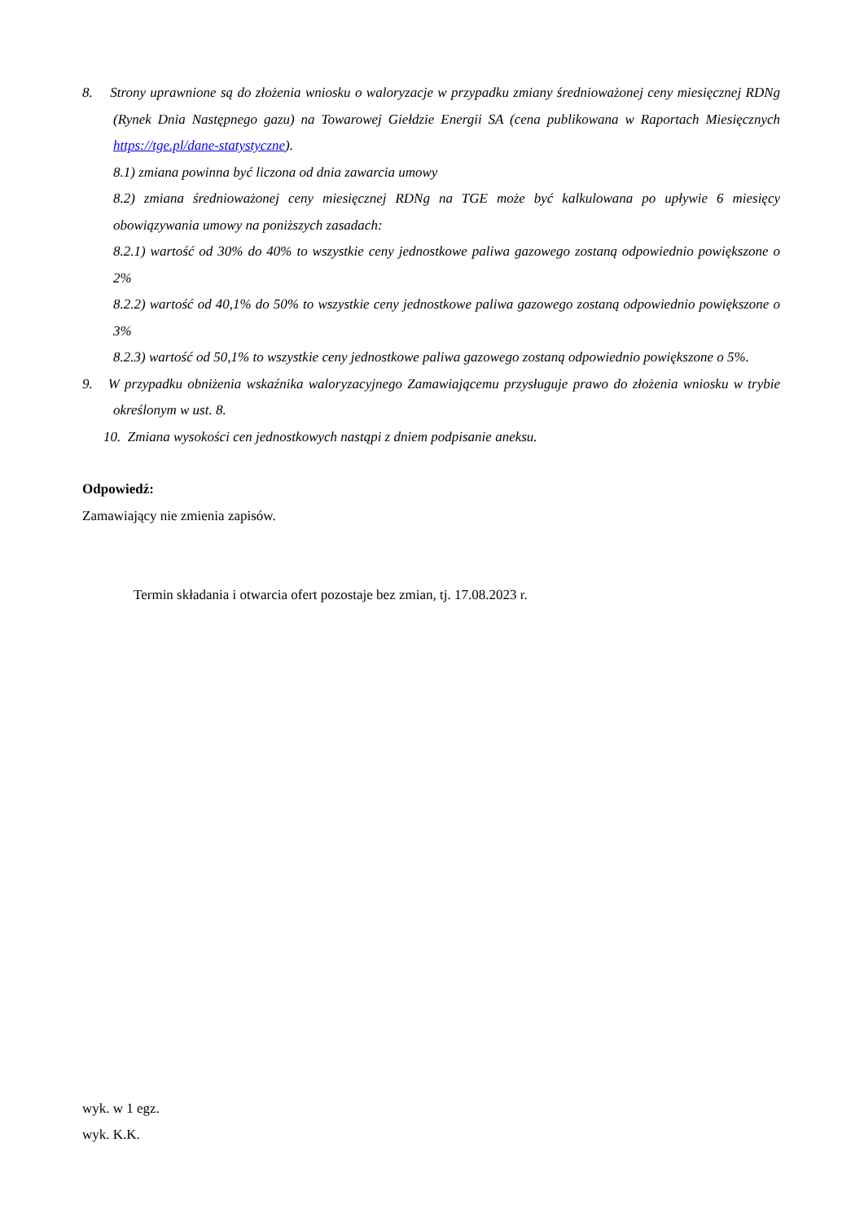8. Strony uprawnione są do złożenia wniosku o waloryzacje w przypadku zmiany średnioważonej ceny miesięcznej RDNg (Rynek Dnia Następnego gazu) na Towarowej Giełdzie Energii SA (cena publikowana w Raportach Miesięcznych https://tge.pl/dane-statystyczne).
8.1) zmiana powinna być liczona od dnia zawarcia umowy
8.2) zmiana średnioważonej ceny miesięcznej RDNg na TGE może być kalkulowana po upływie 6 miesięcy obowiązywania umowy na poniższych zasadach:
8.2.1) wartość od 30% do 40% to wszystkie ceny jednostkowe paliwa gazowego zostaną odpowiednio powiększone o 2%
8.2.2) wartość od 40,1% do 50% to wszystkie ceny jednostkowe paliwa gazowego zostaną odpowiednio powiększone o 3%
8.2.3) wartość od 50,1% to wszystkie ceny jednostkowe paliwa gazowego zostaną odpowiednio powiększone o 5%.
9. W przypadku obniżenia wskaźnika waloryzacyjnego Zamawiającemu przysługuje prawo do złożenia wniosku w trybie określonym w ust. 8.
10. Zmiana wysokości cen jednostkowych nastąpi z dniem podpisanie aneksu.
Odpowiedź:
Zamawiający nie zmienia zapisów.
Termin składania i otwarcia ofert pozostaje bez zmian, tj. 17.08.2023 r.
wyk. w 1 egz.
wyk. K.K.